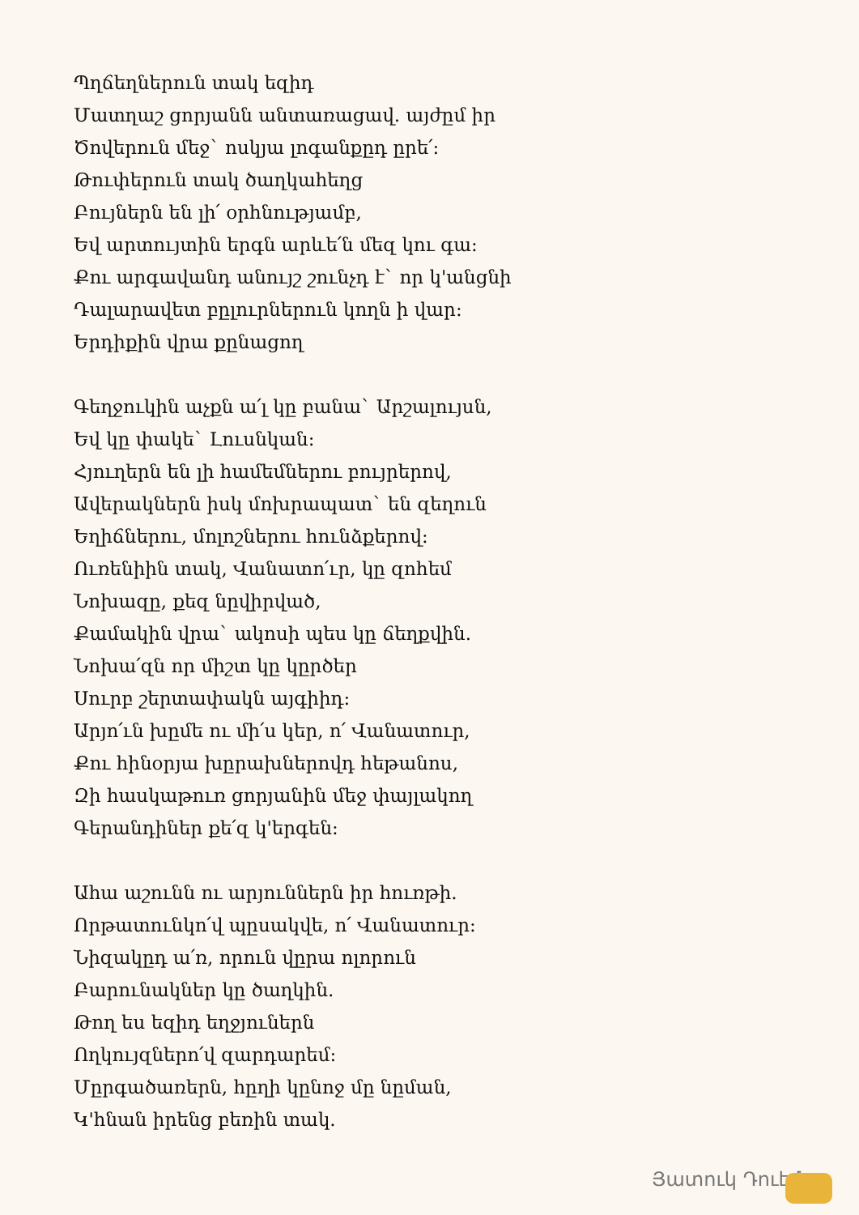Պղճեղներուն տակ եզիդ
Մատղաշ ցորյանն անտառացավ. այժըմ իր
Ծովերուն մեջ` ոսկյա լոգանքըդ ըրե՛:
Թուփերուն տակ ծաղկահեղց
Բույներն են լի՛ օրհնությամբ,
Եվ արտույտին երգն արևե՛ն մեզ կու գա:
Քու արգավանդ անույշ շունչդ է` որ կ'անցնի
Դալարավետ բըլուրներուն կողն ի վար:
Երդիքին վրա քընացող
Գեղջուկին աչքն ա՛լ կը բանա` Արշալույսն,
Եվ կը փակե` Լուսնկան:
Հյուղերն են լի համեմներու բույրերով,
Ավերակներն իսկ մոխրապատ` են զեղուն
Եղիճներու, մոլոշներու հունձքերով:
Ուռենիին տակ, Վանատո՛ւր, կը զոհեմ
Նոխազը, քեզ նըվիրված,
Քամակին վրա` ակոսի պես կը ճեղքվին.
Նոխա՛զն որ միշտ կը կըրծեր
Սուրբ շերտափակն այգիիդ:
Արյո՛ւն խըմե ու մի՛ս կեր, ո՛ Վանատուր,
Քու հինօրյա խըրախներովդ հեթանոս,
Զի հասկաթուռ ցորյանին մեջ փայլակող
Գերանդիներ քե՛զ կ'երգեն:
Ահա աշունն ու արյուններն իր հուռթի.
Որթատունկո՛վ պըսակվե, ո՛ Վանատուր:
Նիզակըդ ա՛ռ, որուն վըրա ոլորուն
Բարունակներ կը ծաղկին.
Թող ես եզիդ եղջյուներն
Ողկույզներո՛վ զարդարեմ:
Մըրգածառերն, հըղի կընոջ մը նըման,
Կ'հնան իրենց բեռին տակ.
Յատուկ Դուէմ